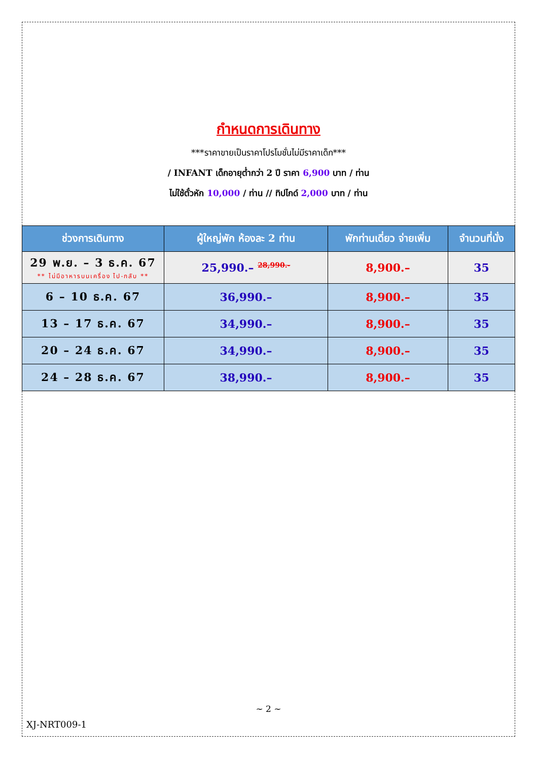กำหนดการเดินทาง
***ราคาขายเป็นราคาโปรโมชั่นไม่มีราคาเด็ก***
/ INFANT เด็กอายุต่ำกว่า 2 ปี ราคา 6,900 บาท / ท่าน
ไม่ใช้ตั๋วหัก 10,000 / ท่าน // ทิปไกด์ 2,000 บาท / ท่าน
| ช่วงการเดินทาง | ผู้ใหญ่พัก ห้องละ 2 ท่าน | พักท่านเดี่ยว จ่ายเพิ่ม | จำนวนที่นั่ง |
| --- | --- | --- | --- |
| 29 พ.ย. – 3 ธ.ค. 67 ** ไม่มีอาหารบนเครื่อง ไป-กลับ ** | 25,990.– <sup>28,990.-</sup> | 8,900.– | 35 |
| 6 – 10 ธ.ค. 67 | 36,990.– | 8,900.– | 35 |
| 13 – 17 ธ.ค. 67 | 34,990.– | 8,900.– | 35 |
| 20 – 24 ธ.ค. 67 | 34,990.– | 8,900.– | 35 |
| 24 – 28 ธ.ค. 67 | 38,990.– | 8,900.– | 35 |
~ 2 ~
XJ-NRT009-1